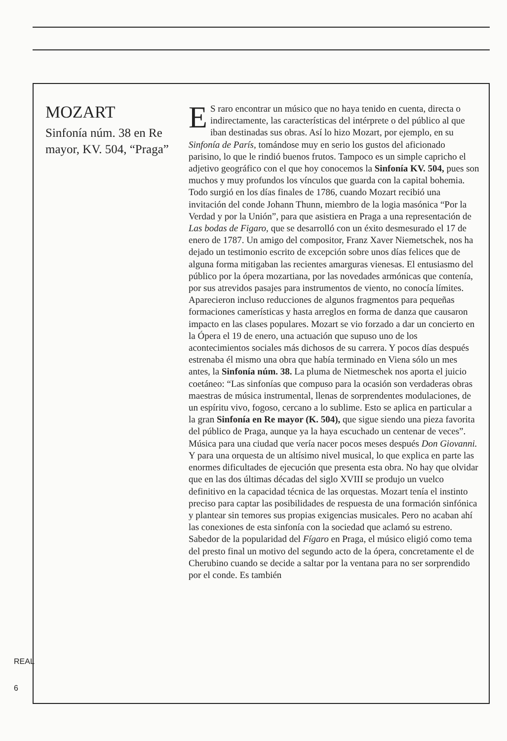MOZART
Sinfonía núm. 38 en Re mayor, KV. 504, “Praga”
ES raro encontrar un músico que no haya tenido en cuenta, directa o indirectamente, las características del intérprete o del público al que iban destinadas sus obras. Así lo hizo Mozart, por ejemplo, en su Sinfonía de París, tomándose muy en serio los gustos del aficionado parisino, lo que le rindió buenos frutos. Tampoco es un simple capricho el adjetivo geográfico con el que hoy conocemos la Sinfonía KV. 504, pues son muchos y muy profundos los vínculos que guarda con la capital bohemia.
Todo surgió en los días finales de 1786, cuando Mozart recibió una invitación del conde Johann Thunn, miembro de la logia masónica “Por la Verdad y por la Unión”, para que asistiera en Praga a una representación de Las bodas de Figaro, que se desarrolló con un éxito desmesurado el 17 de enero de 1787. Un amigo del compositor, Franz Xaver Niemetschek, nos ha dejado un testimonio escrito de excepción sobre unos días felices que de alguna forma mitigaban las recientes amarguras vienesas. El entusiasmo del público por la ópera mozartiana, por las novedades armónicas que contenía, por sus atrevidos pasajes para instrumentos de viento, no conocía límites. Aparecieron incluso reducciones de algunos fragmentos para pequeñas formaciones camerísticas y hasta arreglos en forma de danza que causaron impacto en las clases populares. Mozart se vio forzado a dar un concierto en la Ópera el 19 de enero, una actuación que supuso uno de los acontecimientos sociales más dichosos de su carrera. Y pocos días después estrenaba él mismo una obra que había terminado en Viena sólo un mes antes, la Sinfonía núm. 38. La pluma de Nietmeschek nos aporta el juicio coetáneo: “Las sinfonías que compuso para la ocasión son verdaderas obras maestras de música instrumental, llenas de sorprendentes modulaciones, de un espíritu vivo, fogoso, cercano a lo sublime. Esto se aplica en particular a la gran Sinfonía en Re mayor (K. 504), que sigue siendo una pieza favorita del público de Praga, aunque ya la haya escuchado un centenar de veces”. Música para una ciudad que vería nacer pocos meses después Don Giovanni. Y para una orquesta de un altísimo nivel musical, lo que explica en parte las enormes dificultades de ejecución que presenta esta obra. No hay que olvidar que en las dos últimas décadas del siglo XVIII se produjo un vuelco definitivo en la capacidad técnica de las orquestas. Mozart tenía el instinto preciso para captar las posibilidades de respuesta de una formación sinfónica y plantear sin temores sus propias exigencias musicales. Pero no acaban ahí las conexiones de esta sinfonía con la sociedad que aclamó su estreno. Sabedor de la popularidad del Fígaro en Praga, el músico eligió como tema del presto final un motivo del segundo acto de la ópera, concretamente el de Cherubino cuando se decide a saltar por la ventana para no ser sorprendido por el conde. Es también
REAL
6